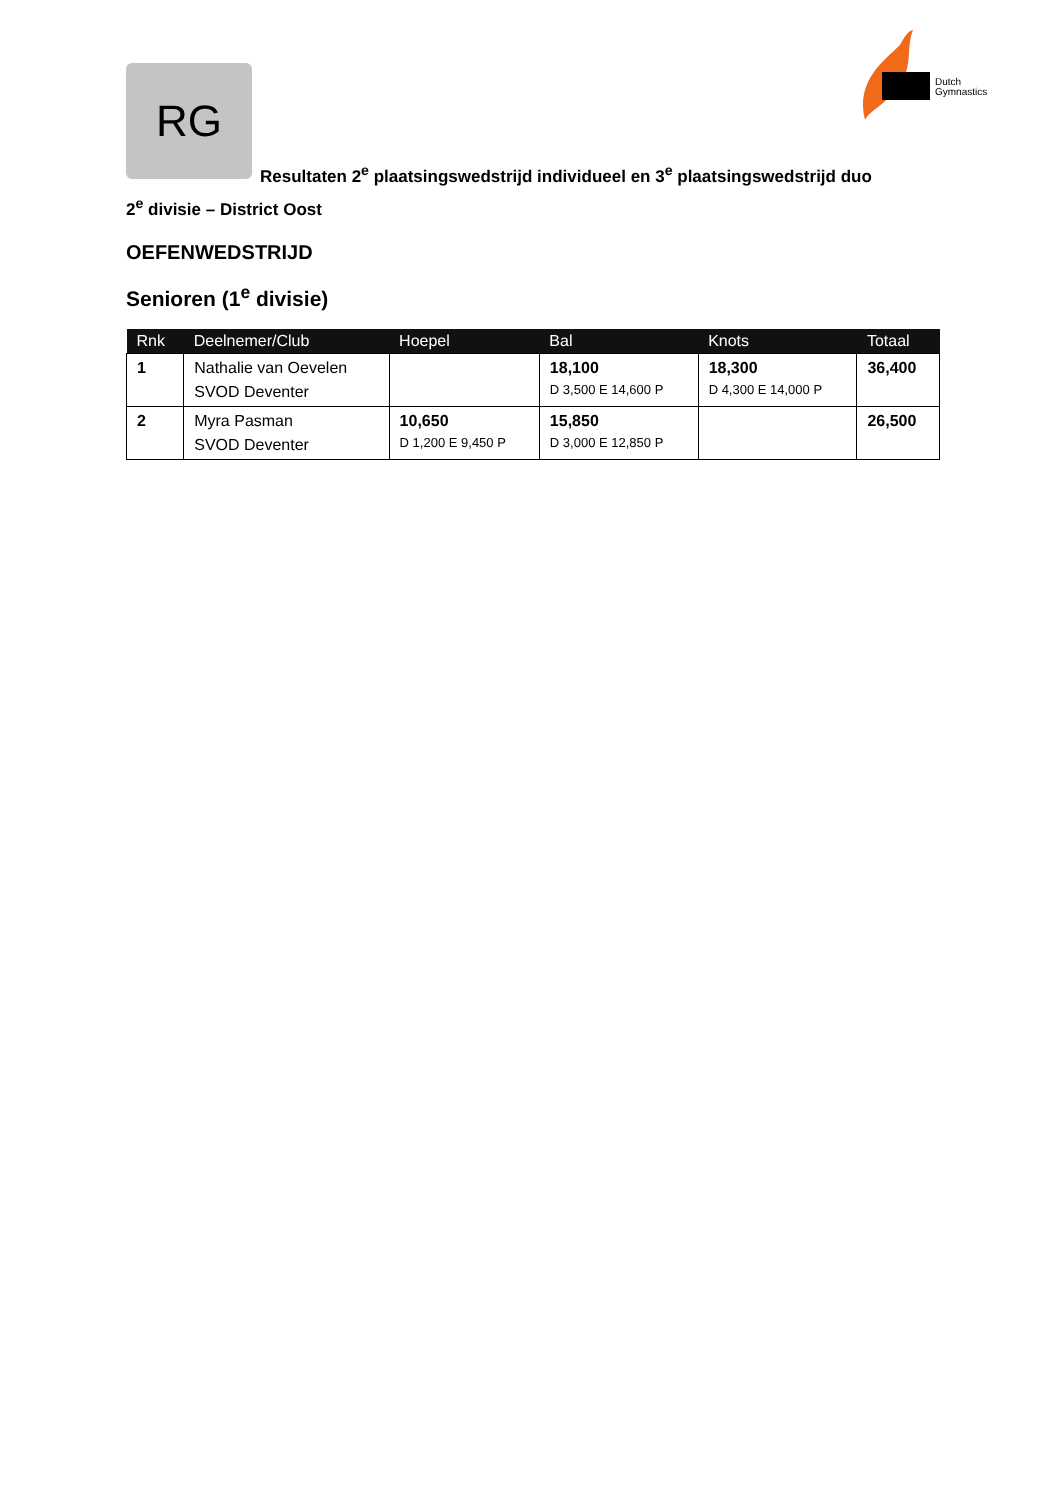RG
Dutch
Gymnastics
Resultaten 2<sup>e</sup> plaatsingswedstrijd individueel en 3<sup>e</sup> plaatsingswedstrijd duo
2<sup>e</sup> divisie – District Oost
OEFENWEDSTRIJD
Senioren (1<sup>e</sup> divisie)
| Rnk | Deelnemer/Club | Hoepel | Bal | Knots | Totaal |
| --- | --- | --- | --- | --- | --- |
| 1 | Nathalie van Oevelen SVOD Deventer | | 18,100 D 3,500 E 14,600 P | 18,300 D 4,300 E 14,000 P | 36,400 |
| 2 | Myra Pasman SVOD Deventer | 10,650 D 1,200 E 9,450 P | 15,850 D 3,000 E 12,850 P | | 26,500 |